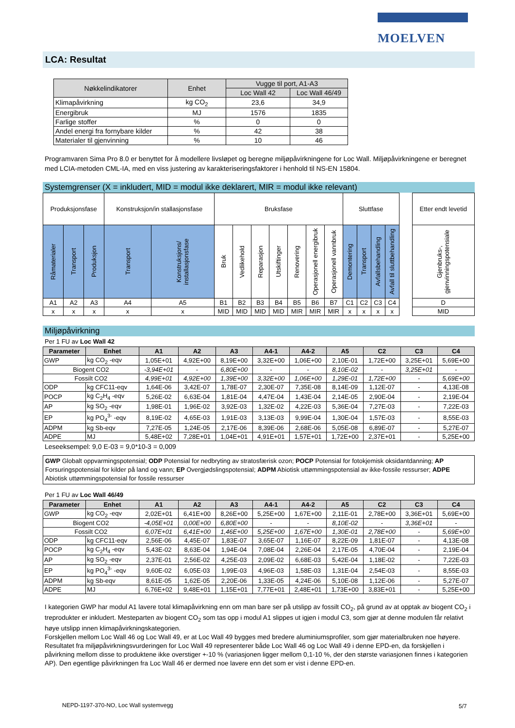MOELVEN
LCA: Resultat
| Nøkkelindikatorer | Enhet | Vugge til port, A1-A3 | |
| --- | --- | --- | --- |
| | | Loc Wall 42 | Loc Wall 46/49 |
| Klimapåvirkning | kg CO<sub>2</sub> | 23,6 | 34,9 |
| Energibruk | MJ | 1576 | 1835 |
| Farlige stoffer | % | 0 | 0 |
| Andel energi fra fornybare kilder | % | 42 | 38 |
| Materialer til gjenvinning | % | 10 | 46 |
Programvaren Sima Pro 8.0 er benyttet for å modellere livsløpet og beregne miljøpåvirkningene for Loc Wall. Miljøpåvirkningene er beregnet med LCIA-metoden CML-IA, med en viss justering av karakteriseringsfaktorer i henhold til NS-EN 15804.
Systemgrenser (X = inkludert, MID = modul ikke deklarert, MIR = modul ikke relevant)
| Produksjonsfase | | | Konstruksjon/in stallasjonsfase | | Bruksfase | | | | | | | Sluttfase | | | | | Etter endt levetid |
| Råmaterialer | Transport | Produksjon | Transport | Konstruksjons/ installasjonsfase | Bruk | Vedlikehold | Reparasjon | Utskiftinger | Renovering | Operasjonell energibruk | Operasjonell vannbruk | Demontering | Transport | Avfallsbehandling | Avfall til sluttbehandling | | Gjenbruks-, gjenvinningspotensiale |
| A1 | A2 | A3 | A4 | A5 | B1 | B2 | B3 | B4 | B5 | B6 | B7 | C1 | C2 | C3 | C4 | | D |
| x | x | x | x | x | MID | MID | MID | MID | MIR | MIR | MIR | x | x | x | x | | MID |
Miljøpåvirkning
Per 1 FU av Loc Wall 42
| Parameter | Enhet | A1 | A2 | A3 | A4-1 | A4-2 | A5 | C2 | C3 | C4 |
| --- | --- | --- | --- | --- | --- | --- | --- | --- | --- | --- |
| GWP | kg CO<sub>2</sub> -eqv | 1,05E+01 | 4,92E+00 | 8,19E+00 | 3,32E+00 | 1,06E+00 | 2,10E-01 | 1,72E+00 | 3,25E+01 | 5,69E+00 |
| Biogent CO2 | | -3,94E+01 | - | 6,80E+00 | - | - | 8,10E-02 | - | 3,25E+01 | - |
| Fossilt CO2 | | 4,99E+01 | 4,92E+00 | 1,39E+00 | 3,32E+00 | 1,06E+00 | 1,29E-01 | 1,72E+00 | - | 5,69E+00 |
| ODP | kg CFC11-eqv | 1,64E-06 | 3,42E-07 | 1,78E-07 | 2,30E-07 | 7,35E-08 | 8,14E-09 | 1,12E-07 | - | 4,13E-08 |
| POCP | kg C<sub>2</sub>H<sub>4</sub> -eqv | 5,26E-02 | 6,63E-04 | 1,81E-04 | 4,47E-04 | 1,43E-04 | 2,14E-05 | 2,90E-04 | - | 2,19E-04 |
| AP | kg SO<sub>2</sub> -eqv | 1,98E-01 | 1,96E-02 | 3,92E-03 | 1,32E-02 | 4,22E-03 | 5,36E-04 | 7,27E-03 | - | 7,22E-03 |
| EP | kg PO<sub>4</sub><sup>3-</sup> -eqv | 8,19E-02 | 4,65E-03 | 1,91E-03 | 3,13E-03 | 9,99E-04 | 1,30E-04 | 1,57E-03 | - | 8,55E-03 |
| ADPM | kg Sb-eqv | 7,27E-05 | 1,24E-05 | 2,17E-06 | 8,39E-06 | 2,68E-06 | 5,05E-08 | 6,89E-07 | - | 5,27E-07 |
| ADPE | MJ | 5,48E+02 | 7,28E+01 | 1,04E+01 | 4,91E+01 | 1,57E+01 | 1,72E+00 | 2,37E+01 | - | 5,25E+00 |
Leseeksempel: 9,0 E-03 = 9,0*10-3 = 0,009
GWP Globalt oppvarmingspotensial; ODP Potensial for nedbryting av stratosfærisk ozon; POCP Potensial for fotokjemisk oksidantdanning; AP Forsuringspotensial for kilder på land og vann; EP Overgjødslingspotensial; ADPM Abiotisk uttømmingspotensial av ikke-fossile ressurser; ADPE Abiotisk uttømmingspotensial for fossile ressurser
Per 1 FU av Loc Wall 46/49
| Parameter | Enhet | A1 | A2 | A3 | A4-1 | A4-2 | A5 | C2 | C3 | C4 |
| --- | --- | --- | --- | --- | --- | --- | --- | --- | --- | --- |
| GWP | kg CO<sub>2</sub> -eqv | 2,02E+01 | 6,41E+00 | 8,26E+00 | 5,25E+00 | 1,67E+00 | 2,11E-01 | 2,78E+00 | 3,36E+01 | 5,69E+00 |
| Biogent CO2 | | -4,05E+01 | 0,00E+00 | 6,80E+00 | - | - | 8,10E-02 | - | 3,36E+01 | - |
| Fossilt CO2 | | 6,07E+01 | 6,41E+00 | 1,46E+00 | 5,25E+00 | 1,67E+00 | 1,30E-01 | 2,78E+00 | - | 5,69E+00 |
| ODP | kg CFC11-eqv | 2,56E-06 | 4,45E-07 | 1,83E-07 | 3,65E-07 | 1,16E-07 | 8,22E-09 | 1,81E-07 | - | 4,13E-08 |
| POCP | kg C<sub>2</sub>H<sub>4</sub> -eqv | 5,43E-02 | 8,63E-04 | 1,94E-04 | 7,08E-04 | 2,26E-04 | 2,17E-05 | 4,70E-04 | - | 2,19E-04 |
| AP | kg SO<sub>2</sub> -eqv | 2,37E-01 | 2,56E-02 | 4,25E-03 | 2,09E-02 | 6,68E-03 | 5,42E-04 | 1,18E-02 | - | 7,22E-03 |
| EP | kg PO<sub>4</sub><sup>3-</sup> -eqv | 9,60E-02 | 6,05E-03 | 1,99E-03 | 4,96E-03 | 1,58E-03 | 1,31E-04 | 2,54E-03 | - | 8,55E-03 |
| ADPM | kg Sb-eqv | 8,61E-05 | 1,62E-05 | 2,20E-06 | 1,33E-05 | 4,24E-06 | 5,10E-08 | 1,12E-06 | - | 5,27E-07 |
| ADPE | MJ | 6,76E+02 | 9,48E+01 | 1,15E+01 | 7,77E+01 | 2,48E+01 | 1,73E+00 | 3,83E+01 | - | 5,25E+00 |
I kategorien GWP har modul A1 lavere total klimapåvirkning enn om man bare ser på utslipp av fossilt CO<sub>2</sub>, på grund av at opptak av biogent CO<sub>2</sub> i treprodukter er inkludert. Mesteparten av biogent CO<sub>2</sub> som tas opp i modul A1 slippes ut igjen i modul C3, som gjør at denne modulen får relativt høye utslipp innen klimapåvirkningskategorien.
Forskjellen mellom Loc Wall 46 og Loc Wall 49, er at Loc Wall 49 bygges med bredere aluminiumsprofiler, som gjør materialbruken noe høyere. Resultatet fra miljøpåvirkningsvurderingen for Loc Wall 49 representerer både Loc Wall 46 og Loc Wall 49 i denne EPD-en, da forskjellen i påvirkning mellom disse to produktene ikke overstiger +-10 % (variasjonen ligger mellom 0,1-10 %, der den største variasjonen finnes i kategorien AP). Den egentlige påvirkningen fra Loc Wall 46 er dermed noe lavere enn det som er vist i denne EPD-en.
NEPD-1197-370-NO, Loc Wall systemvegg
5/7